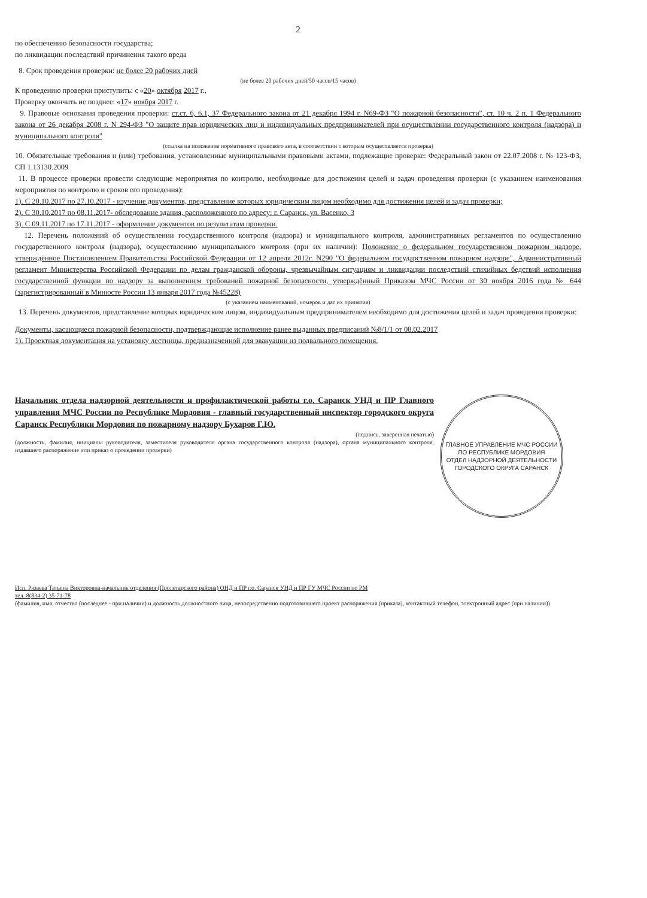2
по обеспечению безопасности государства;
по ликвидации последствий причинения такого вреда
8. Срок проведения проверки: не более 20 рабочих дней
(не более 20 рабочих дней/50 часов/15 часов)
К проведению проверки приступить: с «20» октября 2017 г.,
Проверку окончить не позднее: «17» ноября 2017 г.
9. Правовые основания проведения проверки: ст.ст. 6, 6.1, 37 Федерального закона от 21 декабря 1994 г. N69-ФЗ "О пожарной безопасности", ст. 10 ч. 2 п. 1 Федерального закона от 26 декабря 2008 г. N 294-ФЗ "О защите прав юридических лиц и индивидуальных предпринимателей при осуществлении государственного контроля (надзора) и муниципального контроля"
(ссылка на положение нормативного правового акта, в соответствии с которым осуществляется проверка)
10. Обязательные требования и (или) требования, установленные муниципальными правовыми актами, подлежащие проверке: Федеральный закон от 22.07.2008 г. № 123-ФЗ, СП 1.13130.2009
11. В процессе проверки провести следующие мероприятия по контролю, необходимые для достижения целей и задач проведения проверки (с указанием наименования мероприятия по контролю и сроков его проведения):
1). С 20.10.2017 по 27.10.2017 - изучение документов, представление которых юридическим лицом необходимо для достижения целей и задач проверки;
2). С 30.10.2017 по 08.11.2017- обследование здания, расположенного по адресу: г. Саранск, ул. Васенко, 3
3). С 09.11.2017 по 17.11.2017 - оформление документов по результатам проверки.
12. Перечень положений об осуществлении государственного контроля (надзора) и муниципального контроля, административных регламентов по осуществлению государственного контроля (надзора), осуществлению муниципального контроля (при их наличии): Положение о федеральном государственном пожарном надзоре, утверждённое Постановлением Правительства Российской Федерации от 12 апреля 2012г. N290 "О федеральном государственном пожарном надзоре", Административный регламент Министерства Российской Федерации по делам гражданской обороны, чрезвычайным ситуациям и ликвидации последствий стихийных бедствий исполнения государственной функции по надзору за выполнением требований пожарной безопасности, утверждённый Приказом МЧС России от 30 ноября 2016 года № 644 (зарегистрированный в Минюсте России 13 января 2017 года №45228)
(с указанием наименований, номеров и дат их принятия)
13. Перечень документов, представление которых юридическим лицом, индивидуальным предпринимателем необходимо для достижения целей и задач проведения проверки:
Документы, касающиеся пожарной безопасности, подтверждающие исполнение ранее выданных предписаний №8/1/1 от 08.02.2017
1). Проектная документация на установку лестницы, предназначенной для эвакуации из подвального помещения.
ГЛАВНОЕ УПРАВЛЕНИЕ МЧС РОССИИ ПО РЕСПУБЛИКЕ МОРДОВИЯ
ОТДЕЛ НАДЗОРНОЙ ДЕЯТЕЛЬНОСТИ ГОРОДСКОГО ОКРУГА САРАНСК
Начальник отдела надзорной деятельности и профилактической работы г.о. Саранск УНД и ПР Главного управления МЧС России по Республике Мордовия - главный государственный инспектор городского округа Саранск Республики Мордовия по пожарному надзору Бухаров Г.Ю.
(подпись, заверенная печатью)
(должность, фамилия, инициалы руководителя, заместителя руководителя органа государственного контроля (надзора), органа муниципального контроля, издавшего распоряжение или приказ о проведении проверки)
Исп. Рязаева Татьяна Викторовна-начальник отделения (Пролетарского района) ОНД и ПР г.о. Саранск УНД и ПР ГУ МЧС России по РМ
тел. 8(834-2) 35-71-78
(фамилия, имя, отчество (последнее - при наличии) и должность должностного лица, непосредственно подготовившего проект распоряжения (приказа), контактный телефон, электронный адрес (при наличии))